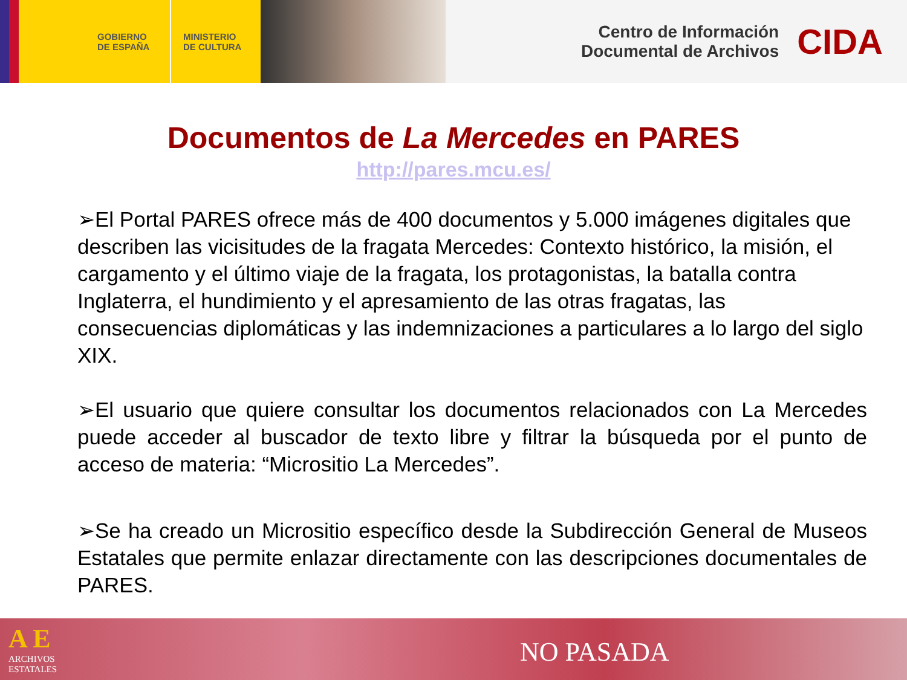GOBIERNO
DE ESPAÑA
MINISTERIO
DE CULTURA
Centro de Información
Documental de Archivos
CIDA
Documentos de La Mercedes en PARES
http://pares.mcu.es/
➢El Portal PARES ofrece más de 400 documentos y 5.000 imágenes digitales que describen las vicisitudes de la fragata Mercedes: Contexto histórico, la misión, el cargamento y el último viaje de la fragata, los protagonistas, la batalla contra Inglaterra, el hundimiento y el apresamiento de las otras fragatas, las consecuencias diplomáticas y las indemnizaciones a particulares a lo largo del siglo XIX.
➢El usuario que quiere consultar los documentos relacionados con La Mercedes puede acceder al buscador de texto libre y filtrar la búsqueda por el punto de acceso de materia: “Micrositio La Mercedes”.
➢Se ha creado un Micrositio específico desde la Subdirección General de Museos Estatales que permite enlazar directamente con las descripciones documentales de PARES.
A E
ARCHIVOS
ESTATALES
NO PASADA